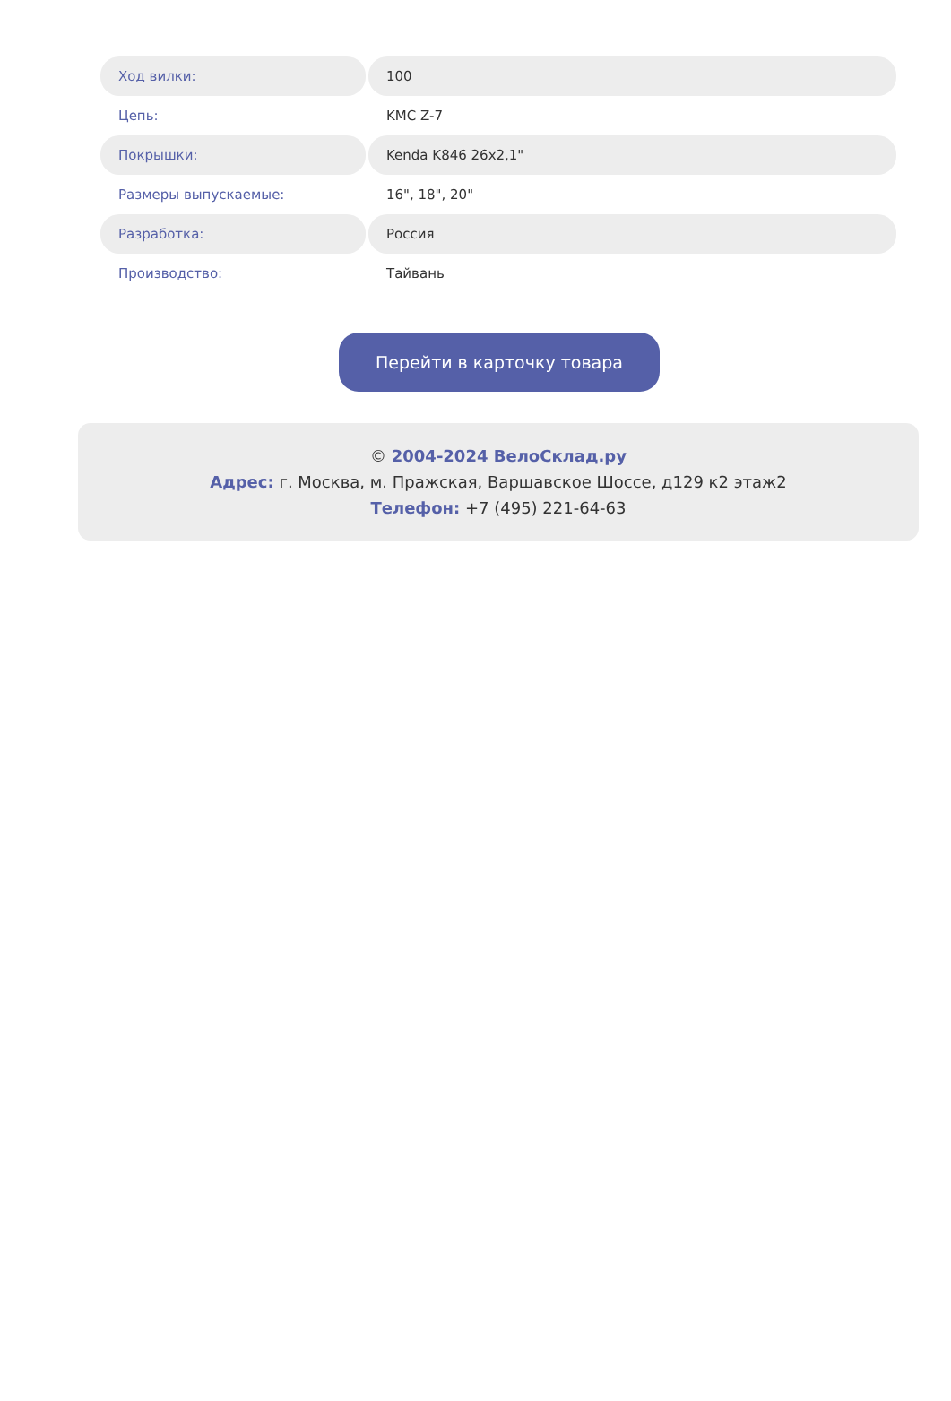| Ход вилки: | 100 |
| Цепь: | KMC Z-7 |
| Покрышки: | Kenda K846 26x2,1" |
| Размеры выпускаемые: | 16", 18", 20" |
| Разработка: | Россия |
| Производство: | Тайвань |
Перейти в карточку товара
© 2004-2024 ВелоСклад.ру
Адрес: г. Москва, м. Пражская, Варшавское Шоссе, д129 к2 этаж2
Телефон: +7 (495) 221-64-63